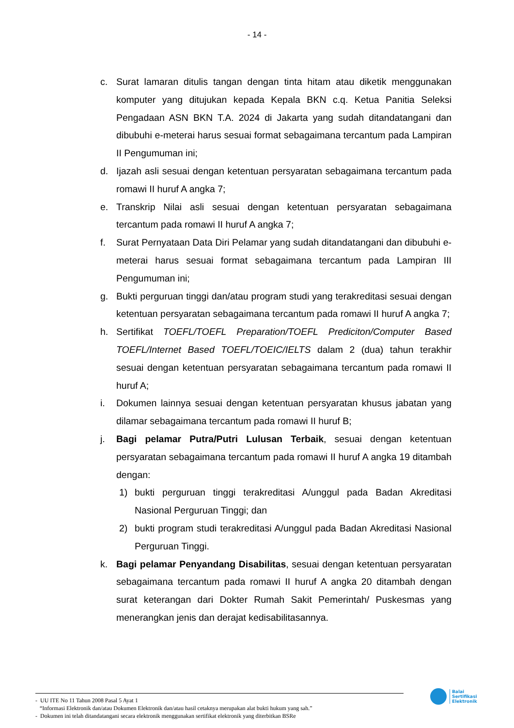- 14 -
c. Surat lamaran ditulis tangan dengan tinta hitam atau diketik menggunakan komputer yang ditujukan kepada Kepala BKN c.q. Ketua Panitia Seleksi Pengadaan ASN BKN T.A. 2024 di Jakarta yang sudah ditandatangani dan dibubuhi e-meterai harus sesuai format sebagaimana tercantum pada Lampiran II Pengumuman ini;
d. Ijazah asli sesuai dengan ketentuan persyaratan sebagaimana tercantum pada romawi II huruf A angka 7;
e. Transkrip Nilai asli sesuai dengan ketentuan persyaratan sebagaimana tercantum pada romawi II huruf A angka 7;
f. Surat Pernyataan Data Diri Pelamar yang sudah ditandatangani dan dibubuhi e-meterai harus sesuai format sebagaimana tercantum pada Lampiran III Pengumuman ini;
g. Bukti perguruan tinggi dan/atau program studi yang terakreditasi sesuai dengan ketentuan persyaratan sebagaimana tercantum pada romawi II huruf A angka 7;
h. Sertifikat TOEFL/TOEFL Preparation/TOEFL Prediciton/Computer Based TOEFL/Internet Based TOEFL/TOEIC/IELTS dalam 2 (dua) tahun terakhir sesuai dengan ketentuan persyaratan sebagaimana tercantum pada romawi II huruf A;
i. Dokumen lainnya sesuai dengan ketentuan persyaratan khusus jabatan yang dilamar sebagaimana tercantum pada romawi II huruf B;
j. Bagi pelamar Putra/Putri Lulusan Terbaik, sesuai dengan ketentuan persyaratan sebagaimana tercantum pada romawi II huruf A angka 19 ditambah dengan:
1) bukti perguruan tinggi terakreditasi A/unggul pada Badan Akreditasi Nasional Perguruan Tinggi; dan
2) bukti program studi terakreditasi A/unggul pada Badan Akreditasi Nasional Perguruan Tinggi.
k. Bagi pelamar Penyandang Disabilitas, sesuai dengan ketentuan persyaratan sebagaimana tercantum pada romawi II huruf A angka 20 ditambah dengan surat keterangan dari Dokter Rumah Sakit Pemerintah/ Puskesmas yang menerangkan jenis dan derajat kedisabilitasannya.
- UU ITE No 11 Tahun 2008 Pasal 5 Ayat 1
“Informasi Elektronik dan/atau Dokumen Elektronik dan/atau hasil cetaknya merupakan alat bukti hukum yang sah.”
- Dokumen ini telah ditandatangani secara elektronik menggunakan sertifikat elektronik yang diterbitkan BSRe
Balai
Sertifikasi
Elektronik